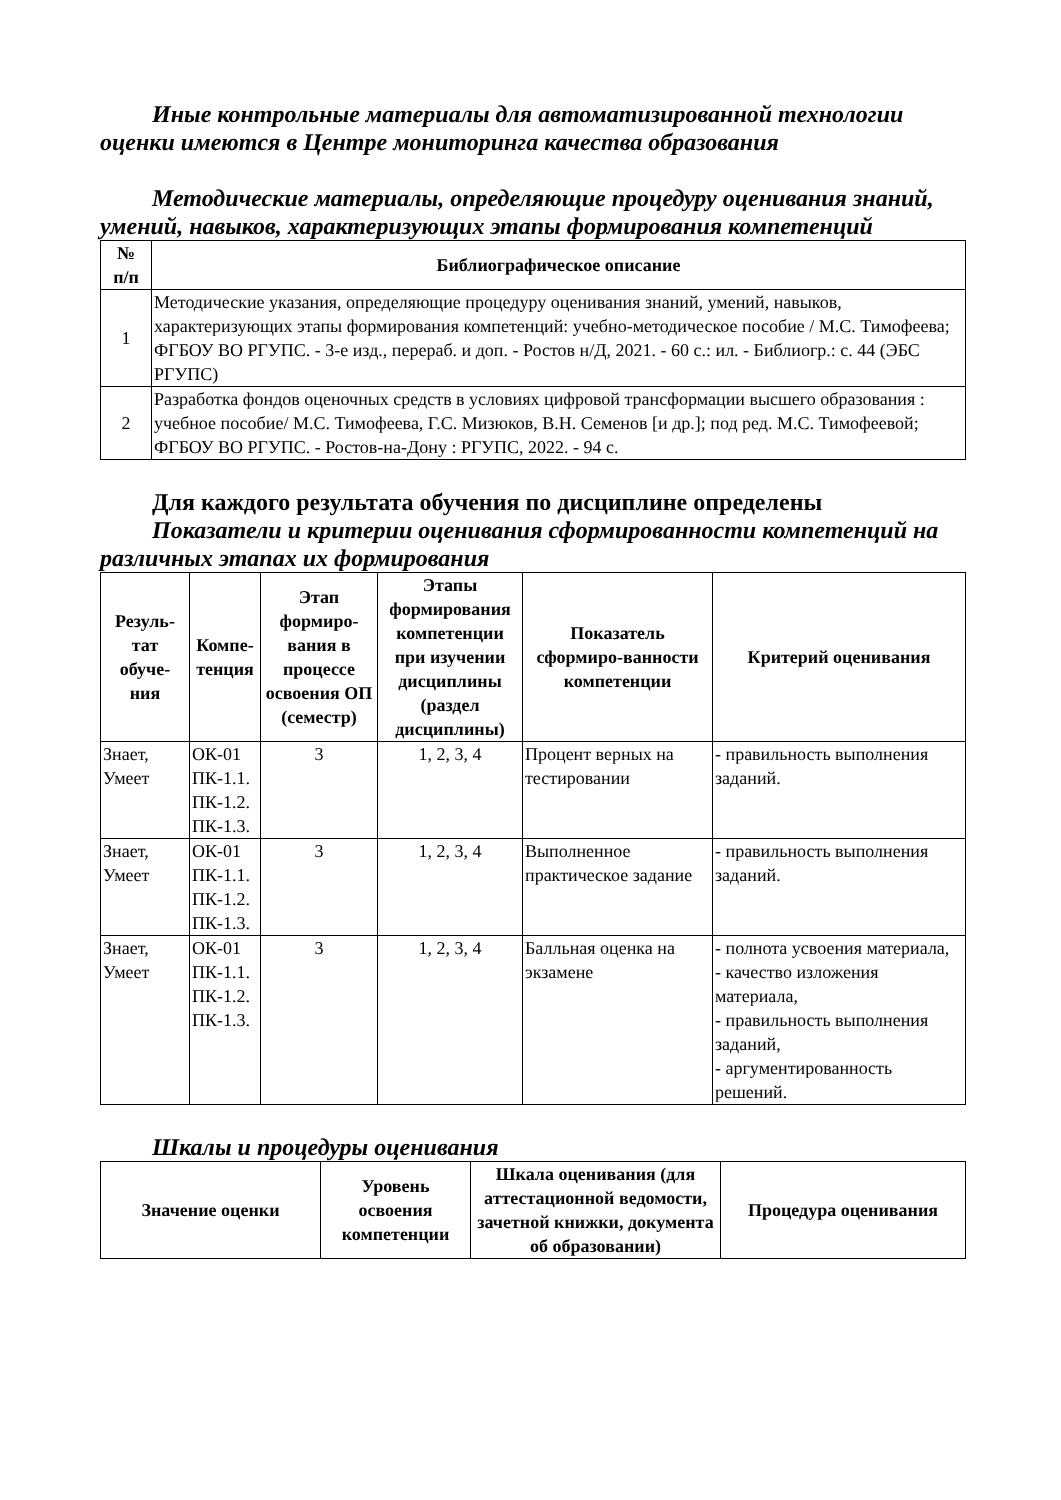Иные контрольные материалы для автоматизированной технологии оценки имеются в Центре мониторинга качества образования
Методические материалы, определяющие процедуру оценивания знаний, умений, навыков, характеризующих этапы формирования компетенций
| № п/п | Библиографическое описание |
| --- | --- |
| 1 | Методические указания, определяющие процедуру оценивания знаний, умений, навыков, характеризующих этапы формирования компетенций: учебно-методическое пособие / М.С. Тимофеева; ФГБОУ ВО РГУПС. - 3-е изд., перераб. и доп. - Ростов н/Д, 2021. - 60 с.: ил. - Библиогр.: с. 44 (ЭБС РГУПС) |
| 2 | Разработка фондов оценочных средств в условиях цифровой трансформации высшего образования : учебное пособие/ М.С. Тимофеева, Г.С. Мизюков, В.Н. Семенов [и др.]; под ред. М.С. Тимофеевой; ФГБОУ ВО РГУПС. - Ростов-на-Дону : РГУПС, 2022. - 94 с. |
Для каждого результата обучения по дисциплине определены
Показатели и критерии оценивания сформированности компетенций на различных этапах их формирования
| Резуль- тат обуче- ния | Компе- тенция | Этап формиро-вания в процессе освоения ОП (семестр) | Этапы формирования компетенции при изучении дисциплины (раздел дисциплины) | Показатель сформиро-ванности компетенции | Критерий оценивания |
| --- | --- | --- | --- | --- | --- |
| Знает, Умеет | ОК-01 ПК-1.1. ПК-1.2. ПК-1.3. | 3 | 1, 2, 3, 4 | Процент верных на тестировании | - правильность выполнения заданий. |
| Знает, Умеет | ОК-01 ПК-1.1. ПК-1.2. ПК-1.3. | 3 | 1, 2, 3, 4 | Выполненное практическое задание | - правильность выполнения заданий. |
| Знает, Умеет | ОК-01 ПК-1.1. ПК-1.2. ПК-1.3. | 3 | 1, 2, 3, 4 | Балльная оценка на экзамене | - полнота усвоения материала, - качество изложения материала, - правильность выполнения заданий, - аргументированность решений. |
Шкалы и процедуры оценивания
| Значение оценки | Уровень освоения компетенции | Шкала оценивания (для аттестационной ведомости, зачетной книжки, документа об образовании) | Процедура оценивания |
| --- | --- | --- | --- |